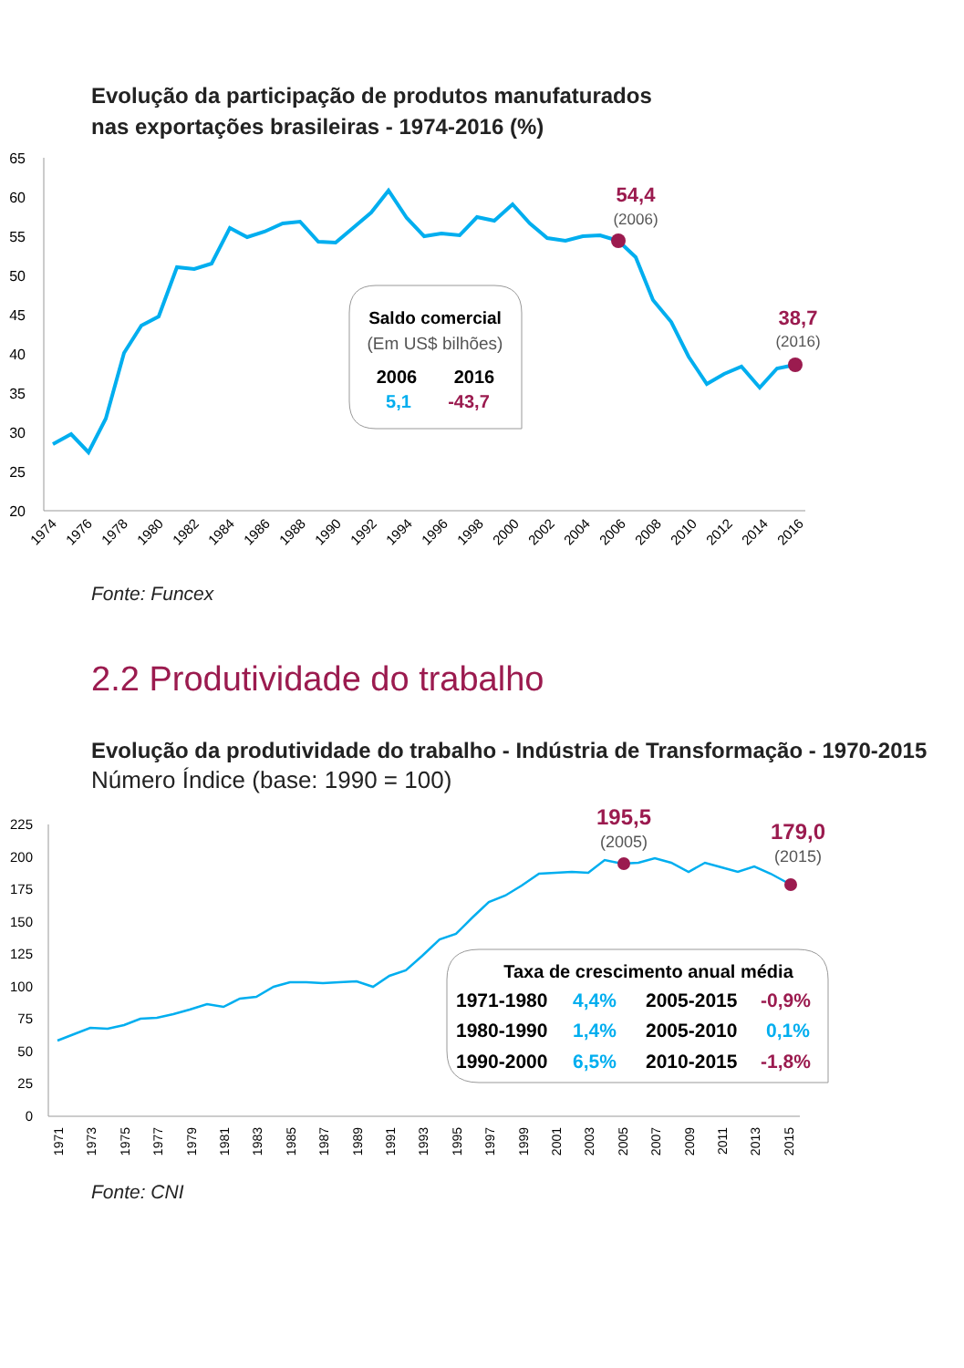Evolução da participação de produtos manufaturados
nas exportações brasileiras - 1974-2016 (%)
65
60
55
50
45
40
35
30
25
20
54,4
(2006)
38,7
(2016)
Saldo comercial
(Em US$ bilhões)
2006
2016
5,1
-43,7
1974
1976
1978
1980
1982
1984
1986
1988
1990
1992
1994
1996
1998
2000
2002
2004
2006
2008
2010
2012
2014
2016
Fonte: Funcex
2.2 Produtividade do trabalho
Evolução da produtividade do trabalho - Indústria de Transformação - 1970-2015
Número Índice (base: 1990 = 100)
225
200
175
150
125
100
75
50
25
0
195,5
(2005)
179,0
(2015)
Taxa de crescimento anual média
1971-1980
4,4%
2005-2015
-0,9%
1980-1990
1,4%
2005-2010
0,1%
1990-2000
6,5%
2010-2015
-1,8%
1971
1973
1975
1977
1979
1981
1983
1985
1987
1989
1991
1993
1995
1997
1999
2001
2003
2005
2007
2009
2011
2013
2015
Fonte: CNI